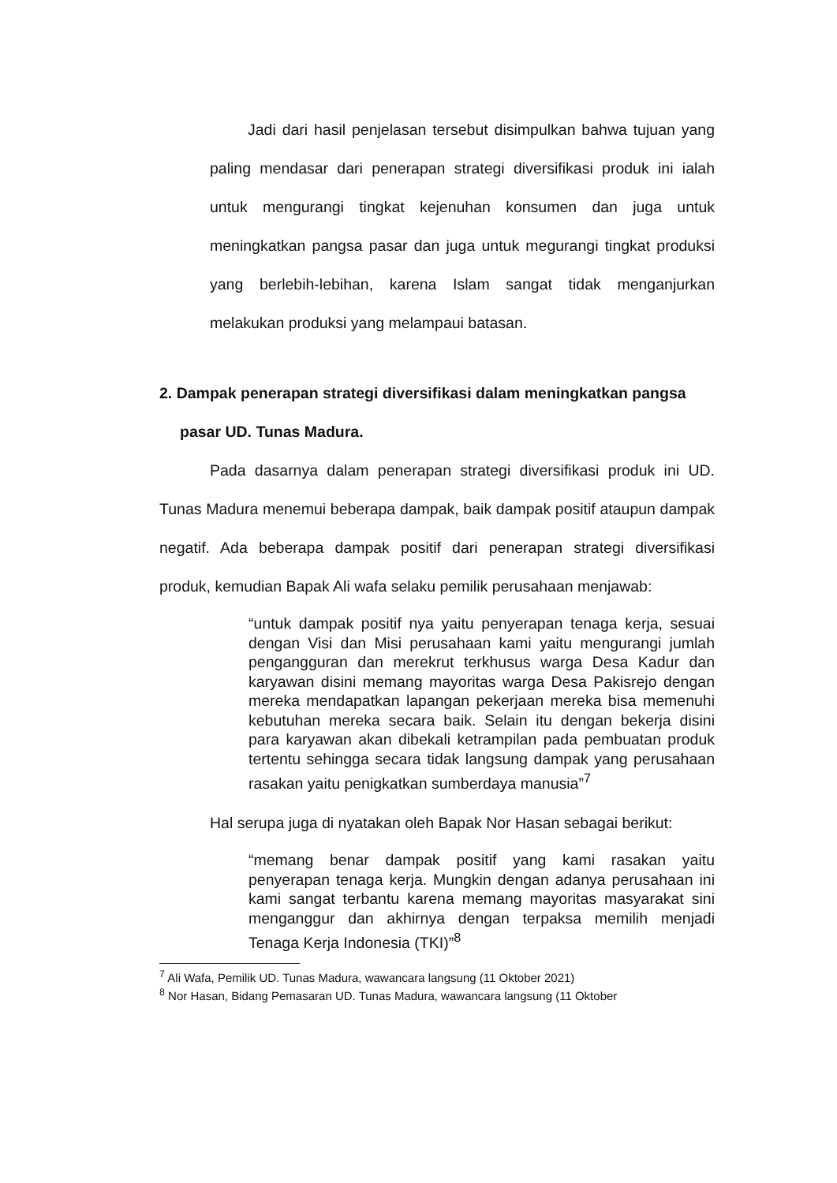Jadi dari hasil penjelasan tersebut disimpulkan bahwa tujuan yang paling mendasar dari penerapan strategi diversifikasi produk ini ialah untuk mengurangi tingkat kejenuhan konsumen dan juga untuk meningkatkan pangsa pasar dan juga untuk megurangi tingkat produksi yang berlebih-lebihan, karena Islam sangat tidak menganjurkan melakukan produksi yang melampaui batasan.
2. Dampak penerapan strategi diversifikasi dalam meningkatkan pangsa pasar UD. Tunas Madura.
Pada dasarnya dalam penerapan strategi diversifikasi produk ini UD. Tunas Madura menemui beberapa dampak, baik dampak positif ataupun dampak negatif. Ada beberapa dampak positif dari penerapan strategi diversifikasi produk, kemudian Bapak Ali wafa selaku pemilik perusahaan menjawab:
“untuk dampak positif nya yaitu penyerapan tenaga kerja, sesuai dengan Visi dan Misi perusahaan kami yaitu mengurangi jumlah pengangguran dan merekrut terkhusus warga Desa Kadur dan karyawan disini memang mayoritas warga Desa Pakisrejo dengan mereka mendapatkan lapangan pekerjaan mereka bisa memenuhi kebutuhan mereka secara baik. Selain itu dengan bekerja disini para karyawan akan dibekali ketrampilan pada pembuatan produk tertentu sehingga secara tidak langsung dampak yang perusahaan rasakan yaitu penigkatkan sumberdaya manusia”<sup>7</sup>
Hal serupa juga di nyatakan oleh Bapak Nor Hasan sebagai berikut:
“memang benar dampak positif yang kami rasakan yaitu penyerapan tenaga kerja. Mungkin dengan adanya perusahaan ini kami sangat terbantu karena memang mayoritas masyarakat sini menganggur dan akhirnya dengan terpaksa memilih menjadi Tenaga Kerja Indonesia (TKI)”<sup>8</sup>
<sup>7</sup> Ali Wafa, Pemilik UD. Tunas Madura, wawancara langsung (11 Oktober 2021)
<sup>8</sup> Nor Hasan, Bidang Pemasaran UD. Tunas Madura, wawancara langsung (11 Oktober